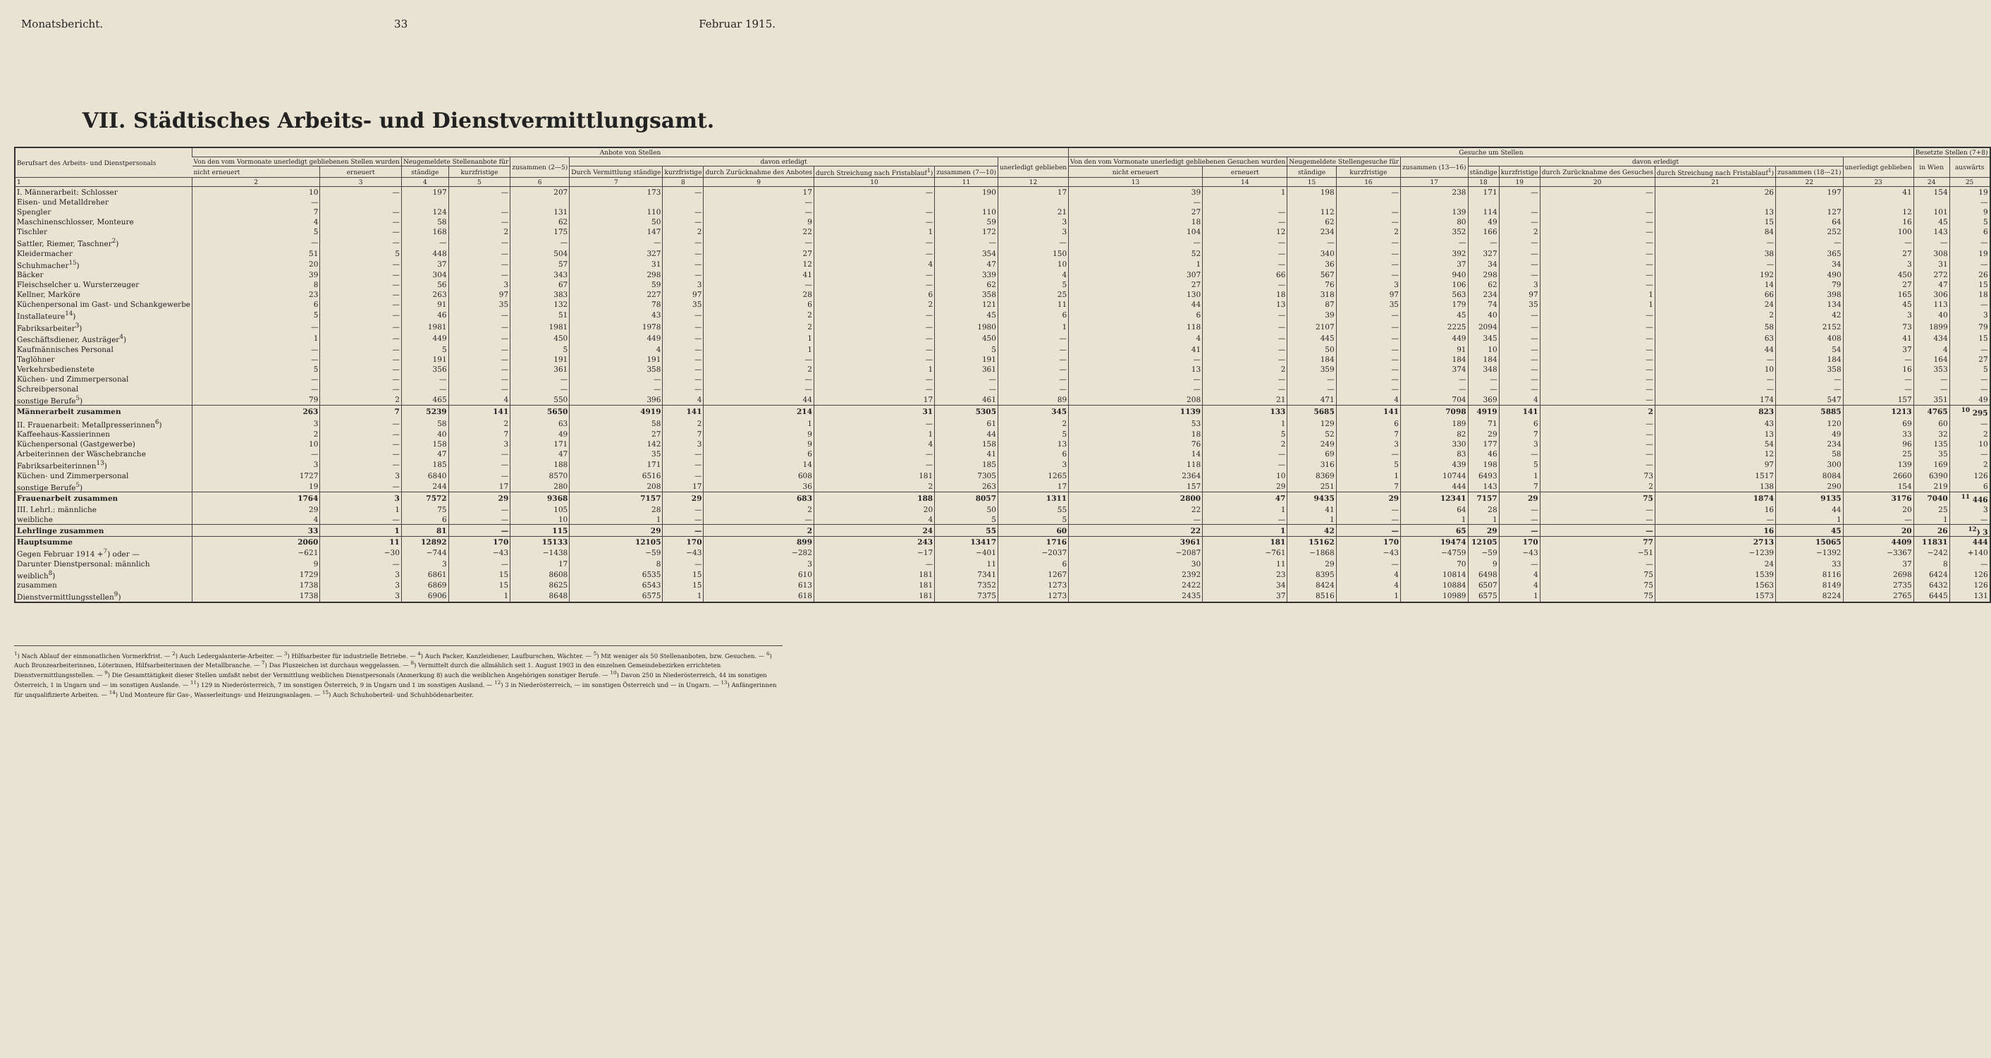Monatsbericht. 33 Februar 1915.
VII. Städtisches Arbeits- und Dienstvermittlungsamt.
| Berufsart des Arbeits- und Dienstpersonals | Anbote von Stellen | | | | | | | | | | | Gesuche um Stellen | | | | | | | | | | | Besetzte Stellen (7+8) | |
| --- | --- | --- | --- | --- | --- | --- | --- | --- | --- | --- | --- | --- | --- | --- | --- | --- | --- | --- | --- | --- | --- | --- | --- | --- |
| | Von den vom Vormonate unerledigt gebliebenen Stellen wurden | | Neugemeldete Stellenanbote für | | zusammen (2—5) | davon erledigt | | | | | unerledigt geblieben | Von den vom Vormonate unerledigt gebliebenen Gesuchen wurden | | Neugemeldete Stellengesuche für | | zusammen (13—16) | davon erledigt | | | | | unerledigt geblieben | in Wien | auswärts |
| | nicht erneuert | erneuert | ständige | kurzfristige | | Durch Vermittlung ständige | kurzfristige | durch Zurücknahme des Anbotes | durch Streichung nach Fristablauf<sup>1</sup>) | zusammen (7—10) | | nicht erneuert | erneuert | ständige | kurzfristige | | ständige | kurzfristige | durch Zurücknahme des Gesuches | durch Streichung nach Fristablauf<sup>1</sup>) | zusammen (18—21) | | | |
| 1 | 2 | 3 | 4 | 5 | 6 | 7 | 8 | 9 | 10 | 11 | 12 | 13 | 14 | 15 | 16 | 17 | 18 | 19 | 20 | 21 | 22 | 23 | 24 | 25 |
| I. Männerarbeit: Schlosser | 10 | — | 197 | — | 207 | 173 | — | 17 | — | 190 | 17 | 39 | 1 | 198 | — | 238 | 171 | — | — | 26 | 197 | 41 | 154 | 19 |
| Eisen- und Metalldreher | — | | | | | | | — | | | | — | | | | | | | | | | | | — |
| Spengler | 7 | — | 124 | — | 131 | 110 | — | — | — | 110 | 21 | 27 | — | 112 | — | 139 | 114 | — | — | 13 | 127 | 12 | 101 | 9 |
| Maschinenschlosser, Monteure | 4 | — | 58 | — | 62 | 50 | — | 9 | — | 59 | 3 | 18 | — | 62 | — | 80 | 49 | — | — | 15 | 64 | 16 | 45 | 5 |
| Tischler | 5 | — | 168 | 2 | 175 | 147 | 2 | 22 | 1 | 172 | 3 | 104 | 12 | 234 | 2 | 352 | 166 | 2 | — | 84 | 252 | 100 | 143 | 6 |
| Sattler, Riemer, Taschner<sup>2</sup>) | — | — | — | — | — | — | — | — | — | — | — | — | — | — | — | — | — | — | — | — | — | — | — | — |
| Kleidermacher | 51 | 5 | 448 | — | 504 | 327 | — | 27 | — | 354 | 150 | 52 | — | 340 | — | 392 | 327 | — | — | 38 | 365 | 27 | 308 | 19 |
| Schuhmacher<sup>15</sup>) | 20 | — | 37 | — | 57 | 31 | — | 12 | 4 | 47 | 10 | 1 | — | 36 | — | 37 | 34 | — | — | — | 34 | 3 | 31 | — |
| Bäcker | 39 | — | 304 | — | 343 | 298 | — | 41 | — | 339 | 4 | 307 | 66 | 567 | — | 940 | 298 | — | — | 192 | 490 | 450 | 272 | 26 |
| Fleischselcher u. Wursterzeuger | 8 | — | 56 | 3 | 67 | 59 | 3 | — | — | 62 | 5 | 27 | — | 76 | 3 | 106 | 62 | 3 | — | 14 | 79 | 27 | 47 | 15 |
| Kellner, Marköre | 23 | — | 263 | 97 | 383 | 227 | 97 | 28 | 6 | 358 | 25 | 130 | 18 | 318 | 97 | 563 | 234 | 97 | 1 | 66 | 398 | 165 | 306 | 18 |
| Küchenpersonal im Gast- und Schankgewerbe | 6 | — | 91 | 35 | 132 | 78 | 35 | 6 | 2 | 121 | 11 | 44 | 13 | 87 | 35 | 179 | 74 | 35 | 1 | 24 | 134 | 45 | 113 | — |
| Installateure<sup>14</sup>) | 5 | — | 46 | — | 51 | 43 | — | 2 | — | 45 | 6 | 6 | — | 39 | — | 45 | 40 | — | — | 2 | 42 | 3 | 40 | 3 |
| Fabriksarbeiter<sup>3</sup>) | — | — | 1981 | — | 1981 | 1978 | — | 2 | — | 1980 | 1 | 118 | — | 2107 | — | 2225 | 2094 | — | — | 58 | 2152 | 73 | 1899 | 79 |
| Geschäftsdiener, Austräger<sup>4</sup>) | 1 | — | 449 | — | 450 | 449 | — | 1 | — | 450 | — | 4 | — | 445 | — | 449 | 345 | — | — | 63 | 408 | 41 | 434 | 15 |
| Kaufmännisches Personal | — | — | 5 | — | 5 | 4 | — | 1 | — | 5 | — | 41 | — | 50 | — | 91 | 10 | — | — | 44 | 54 | 37 | 4 | — |
| Taglöhner | — | — | 191 | — | 191 | 191 | — | — | — | 191 | — | — | — | 184 | — | 184 | 184 | — | — | — | 184 | — | 164 | 27 |
| Verkehrsbedienstete | 5 | — | 356 | — | 361 | 358 | — | 2 | 1 | 361 | — | 13 | 2 | 359 | — | 374 | 348 | — | — | 10 | 358 | 16 | 353 | 5 |
| Küchen- und Zimmerpersonal | — | — | — | — | — | — | — | — | — | — | — | — | — | — | — | — | — | — | — | — | — | — | — | — |
| Schreibpersonal | — | — | — | — | — | — | — | — | — | — | — | — | — | — | — | — | — | — | — | — | — | — | — | — |
| sonstige Berufe<sup>5</sup>) | 79 | 2 | 465 | 4 | 550 | 396 | 4 | 44 | 17 | 461 | 89 | 208 | 21 | 471 | 4 | 704 | 369 | 4 | — | 174 | 547 | 157 | 351 | 49 |
| Männerarbeit zusammen | 263 | 7 | 5239 | 141 | 5650 | 4919 | 141 | 214 | 31 | 5305 | 345 | 1139 | 133 | 5685 | 141 | 7098 | 4919 | 141 | 2 | 823 | 5885 | 1213 | 4765 | <sup>10</sup> 295 |
| II. Frauenarbeit: Metallpresserinnen<sup>6</sup>) | 3 | — | 58 | 2 | 63 | 58 | 2 | 1 | — | 61 | 2 | 53 | 1 | 129 | 6 | 189 | 71 | 6 | — | 43 | 120 | 69 | 60 | — |
| Kaffeehaus-Kassierinnen | 2 | — | 40 | 7 | 49 | 27 | 7 | 9 | 1 | 44 | 5 | 18 | 5 | 52 | 7 | 82 | 29 | 7 | — | 13 | 49 | 33 | 32 | 2 |
| Küchenpersonal (Gastgewerbe) | 10 | — | 158 | 3 | 171 | 142 | 3 | 9 | 4 | 158 | 13 | 76 | 2 | 249 | 3 | 330 | 177 | 3 | — | 54 | 234 | 96 | 135 | 10 |
| Arbeiterinnen der Wäschebranche | — | — | 47 | — | 47 | 35 | — | 6 | — | 41 | 6 | 14 | — | 69 | — | 83 | 46 | — | — | 12 | 58 | 25 | 35 | — |
| Fabriksarbeiterinnen<sup>13</sup>) | 3 | — | 185 | — | 188 | 171 | — | 14 | — | 185 | 3 | 118 | — | 316 | 5 | 439 | 198 | 5 | — | 97 | 300 | 139 | 169 | 2 |
| Küchen- und Zimmerpersonal | 1727 | 3 | 6840 | — | 8570 | 6516 | — | 608 | 181 | 7305 | 1265 | 2364 | 10 | 8369 | 1 | 10744 | 6493 | 1 | 73 | 1517 | 8084 | 2660 | 6390 | 126 |
| sonstige Berufe<sup>5</sup>) | 19 | — | 244 | 17 | 280 | 208 | 17 | 36 | 2 | 263 | 17 | 157 | 29 | 251 | 7 | 444 | 143 | 7 | 2 | 138 | 290 | 154 | 219 | 6 |
| Frauenarbeit zusammen | 1764 | 3 | 7572 | 29 | 9368 | 7157 | 29 | 683 | 188 | 8057 | 1311 | 2800 | 47 | 9435 | 29 | 12341 | 7157 | 29 | 75 | 1874 | 9135 | 3176 | 7040 | <sup>11</sup> 446 |
| III. Lehrl.: männliche | 29 | 1 | 75 | — | 105 | 28 | — | 2 | 20 | 50 | 55 | 22 | 1 | 41 | — | 64 | 28 | — | — | 16 | 44 | 20 | 25 | 3 |
| weibliche | 4 | — | 6 | — | 10 | 1 | — | — | 4 | 5 | 5 | — | — | 1 | — | 1 | 1 | — | — | — | 1 | — | 1 | — |
| Lehrlinge zusammen | 33 | 1 | 81 | — | 115 | 29 | — | 2 | 24 | 55 | 60 | 22 | 1 | 42 | — | 65 | 29 | — | — | 16 | 45 | 20 | 26 | <sup>12</sup>) 3 |
| Hauptsumme | 2060 | 11 | 12892 | 170 | 15133 | 12105 | 170 | 899 | 243 | 13417 | 1716 | 3961 | 181 | 15162 | 170 | 19474 | 12105 | 170 | 77 | 2713 | 15065 | 4409 | 11831 | 444 |
| Gegen Februar 1914 +<sup>7</sup>) oder — | −621 | −30 | −744 | −43 | −1438 | −59 | −43 | −282 | −17 | −401 | −2037 | −2087 | −761 | −1868 | −43 | −4759 | −59 | −43 | −51 | −1239 | −1392 | −3367 | −242 | +140 |
| Darunter Dienstpersonal: männlich | 9 | — | 3 | — | 17 | 8 | — | 3 | — | 11 | 6 | 30 | 11 | 29 | — | 70 | 9 | — | — | 24 | 33 | 37 | 8 | — |
| weiblich<sup>8</sup>) | 1729 | 3 | 6861 | 15 | 8608 | 6535 | 15 | 610 | 181 | 7341 | 1267 | 2392 | 23 | 8395 | 4 | 10814 | 6498 | 4 | 75 | 1539 | 8116 | 2698 | 6424 | 126 |
| zusammen | 1738 | 3 | 6869 | 15 | 8625 | 6543 | 15 | 613 | 181 | 7352 | 1273 | 2422 | 34 | 8424 | 4 | 10884 | 6507 | 4 | 75 | 1563 | 8149 | 2735 | 6432 | 126 |
| Dienstvermittlungsstellen<sup>9</sup>) | 1738 | 3 | 6906 | 1 | 8648 | 6575 | 1 | 618 | 181 | 7375 | 1273 | 2435 | 37 | 8516 | 1 | 10989 | 6575 | 1 | 75 | 1573 | 8224 | 2765 | 6445 | 131 |
<sup>1</sup>) Nach Ablauf der einmonatlichen Vormerkfrist. — <sup>2</sup>) Auch Ledergalanterie-Arbeiter. — <sup>3</sup>) Hilfsarbeiter für industrielle Betriebe. — <sup>4</sup>) Auch Packer, Kanzleidiener, Laufburschen, Wächter. — <sup>5</sup>) Mit weniger als 50 Stellenanboten, bzw. Gesuchen. — <sup>6</sup>) Auch Bronzearbeiterinnen, Löterinnen, Hilfsarbeiterinnen der Metallbranche. — <sup>7</sup>) Das Pluszeichen ist durchaus weggelassen. — <sup>8</sup>) Vermittelt durch die allmählich seit 1. August 1903 in den einzelnen Gemeindebezirken errichteten Dienstvermittlungsstellen. — <sup>9</sup>) Die Gesamttätigkeit dieser Stellen umfaßt nebst der Vermittlung weiblichen Dienstpersonals (Anmerkung 8) auch die weiblichen Angehörigen sonstiger Berufe. — <sup>10</sup>) Davon 250 in Niederösterreich, 44 im sonstigen Österreich, 1 in Ungarn und — im sonstigen Auslande. — <sup>11</sup>) 129 in Niederösterreich, 7 im sonstigen Österreich, 9 in Ungarn und 1 im sonstigen Ausland. — <sup>12</sup>) 3 in Niederösterreich, — im sonstigen Österreich und — in Ungarn. — <sup>13</sup>) Anfängerinnen für unqualifizierte Arbeiten. — <sup>14</sup>) Und Monteure für Gas-, Wasserleitungs- und Heizungsanlagen. — <sup>15</sup>) Auch Schuhoberteil- und Schuhbödenarbeiter.